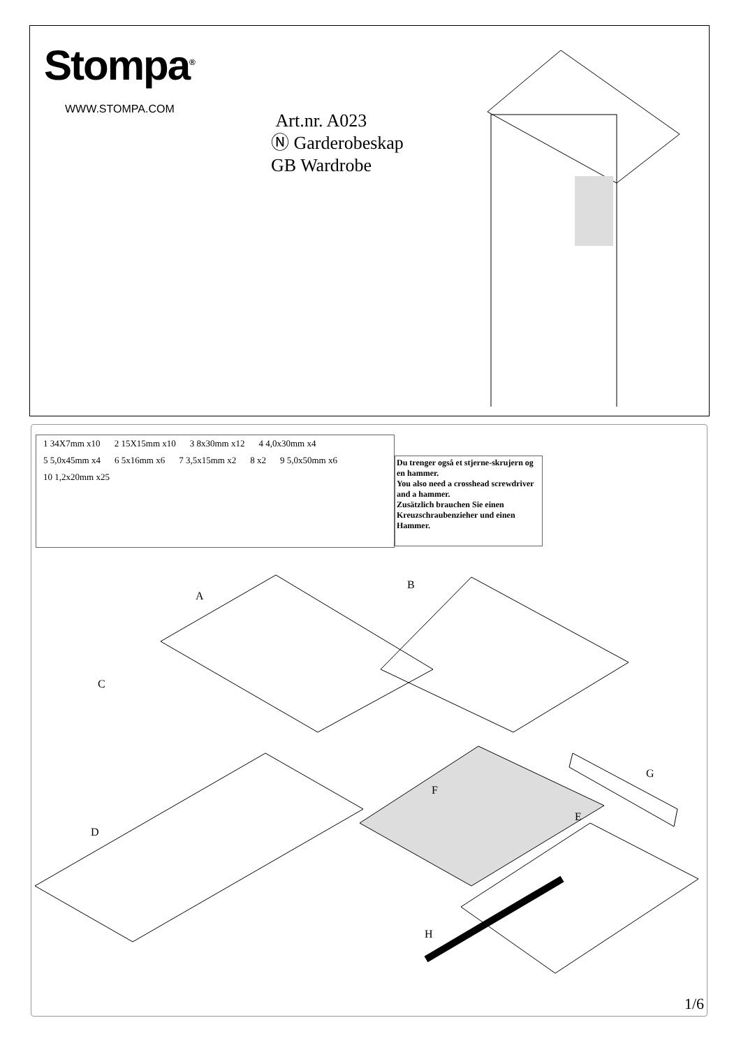Stompa<sup>®</sup>
WWW.STOMPA.COM
Art.nr. A023
Ⓝ Garderobeskap
GB Wardrobe
1 34X7mm x10 2 15X15mm x10 3 8x30mm x12 4 4,0x30mm x4 5 5,0x45mm x4 6 5x16mm x6 7 3,5x15mm x2 8 x2 9 5,0x50mm x6 10 1,2x20mm x25
Du trenger også et stjerne-skrujern og en hammer.
You also need a crosshead screwdriver and a hammer.
Zusätzlich brauchen Sie einen Kreuzschraubenzieher und einen Hammer.
A
B
C
D
E
F
G
H
1/6